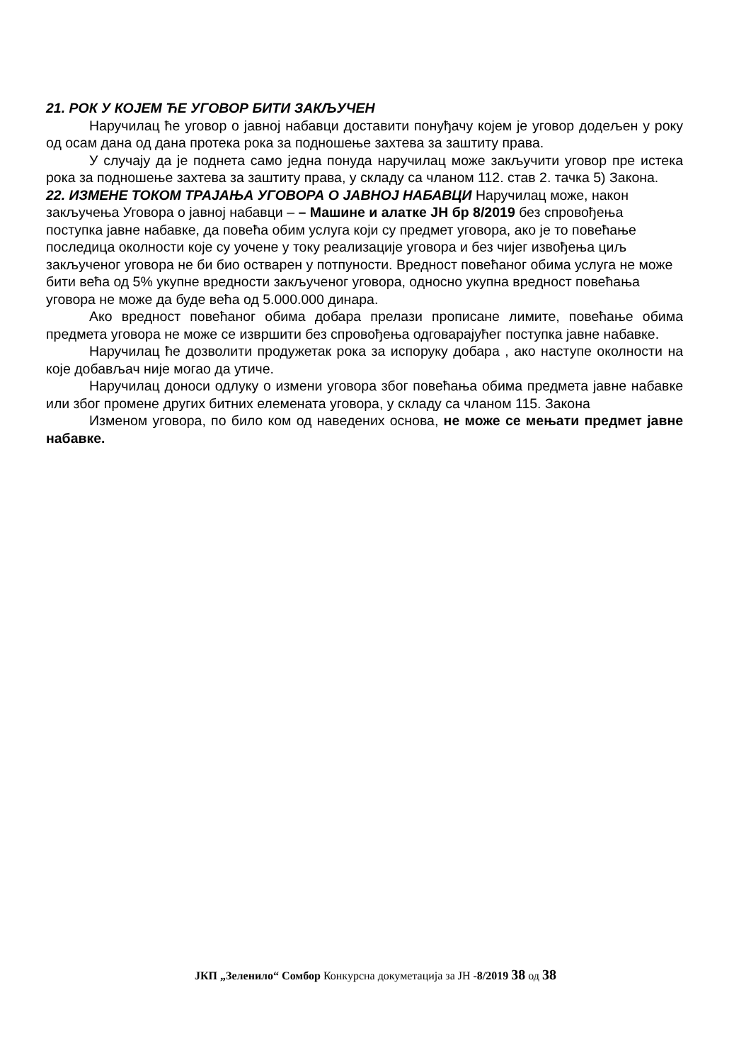21. РОК У КОЈЕМ ЋЕ УГОВОР БИТИ ЗАКЉУЧЕН
Наручилац ће уговор о јавној набавци доставити понуђачу којем је уговор додељен у року од осам дана од дана протека рока за подношење захтева за заштиту права.
У случају да је поднета само једна понуда наручилац може закључити уговор пре истека рока за подношење захтева за заштиту права, у складу са чланом 112. став 2. тачка 5) Закона.
22. ИЗМЕНЕ ТОКОМ ТРАЈАЊА УГОВОРА О ЈАВНОЈ НАБАВЦИ Наручилац може, након закључења Уговора о јавној набавци – – Машине и алатке ЈН бр 8/2019 без спровођења поступка јавне набавке, да повећа обим услуга који су предмет уговора, ако је то повећање последица околности које су уочене у току реализације уговора и без чијег извођења циљ закљученог уговора не би био остварен у потпуности. Вредност повећаног обима услуга не може бити већа од 5% укупне вредности закљученог уговора, односно укупна вредност повећања уговора не може да буде већа од 5.000.000 динара.
Ако вредност повећаног обима добара прелази прописане лимите, повећање обима предмета уговора не може се извршити без спровођења одговарајућег поступка јавне набавке.
Наручилац ће дозволити продужетак рока за испоруку добара , ако наступе околности на које добављач није могао да утиче.
Наручилац доноси одлуку о измени уговора због повећања обима предмета јавне набавке или због промене других битних елемената уговора, у складу са чланом 115. Закона
Изменом уговора, по било ком од наведених основа, не може се мењати предмет јавне набавке.
ЈКП „Зеленило“ Сомбор Конкурсна докуметација за ЈН -8/2019 38 од 38